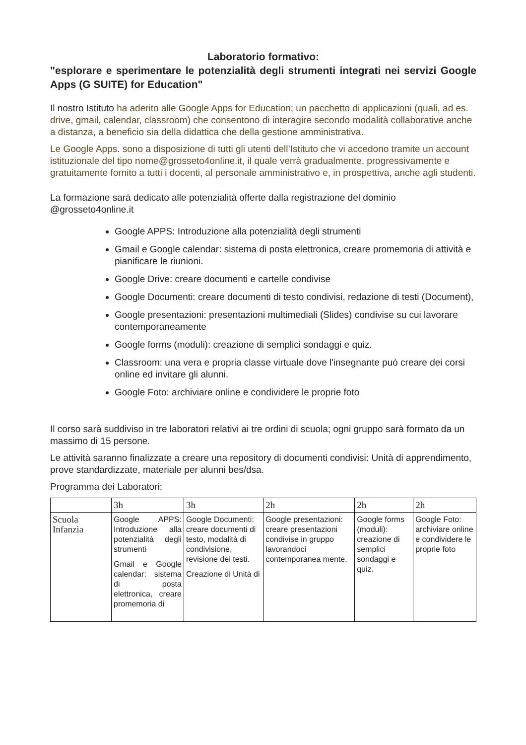Laboratorio formativo:
"esplorare e sperimentare le potenzialità degli strumenti integrati nei servizi Google Apps (G SUITE) for Education"
Il nostro Istituto ha aderito alle Google Apps for Education; un pacchetto di applicazioni (quali, ad es. drive, gmail, calendar, classroom) che consentono di interagire secondo modalità collaborative anche a distanza, a beneficio sia della didattica che della gestione amministrativa.
Le Google Apps. sono a disposizione di tutti gli utenti dell’Istituto che vi accedono tramite un account istituzionale del tipo nome@grosseto4online.it, il quale verrà gradualmente, progressivamente e gratuitamente fornito a tutti i docenti, al personale amministrativo e, in prospettiva, anche agli studenti.
La formazione sarà dedicato alle potenzialità offerte dalla registrazione del dominio @grosseto4online.it
Google APPS: Introduzione alla potenzialità degli strumenti
Gmail e Google calendar: sistema di posta elettronica, creare promemoria di attività e pianificare le riunioni.
Google Drive: creare documenti e cartelle condivise
Google Documenti: creare documenti di testo condivisi, redazione di testi (Document),
Google presentazioni: presentazioni multimediali (Slides) condivise su cui lavorare contemporaneamente
Google forms (moduli): creazione di semplici sondaggi e quiz.
Classroom: una vera e propria classe virtuale dove l'insegnante può creare dei corsi online ed invitare gli alunni.
Google Foto: archiviare online e condividere le proprie foto
Il corso sarà suddiviso in tre laboratori relativi ai tre ordini di scuola; ogni gruppo sarà formato da un massimo di 15 persone.
Le attività saranno finalizzate a creare una repository di documenti condivisi: Unità di apprendimento, prove standardizzate, materiale per alunni bes/dsa.
Programma dei Laboratori:
| | 3h | 3h | 2h | 2h | 2h |
| Scuola Infanzia | Google APPS: Introduzione alla potenzialità degli strumenti Gmail e Google calendar: sistema di posta elettronica, creare promemoria di | Google Documenti: creare documenti di testo, modalità di condivisione, revisione dei testi. Creazione di Unità di | Google presentazioni: creare presentazioni condivise in gruppo lavorandoci contemporanea mente. | Google forms (moduli): creazione di semplici sondaggi e quiz. | Google Foto: archiviare online e condividere le proprie foto |